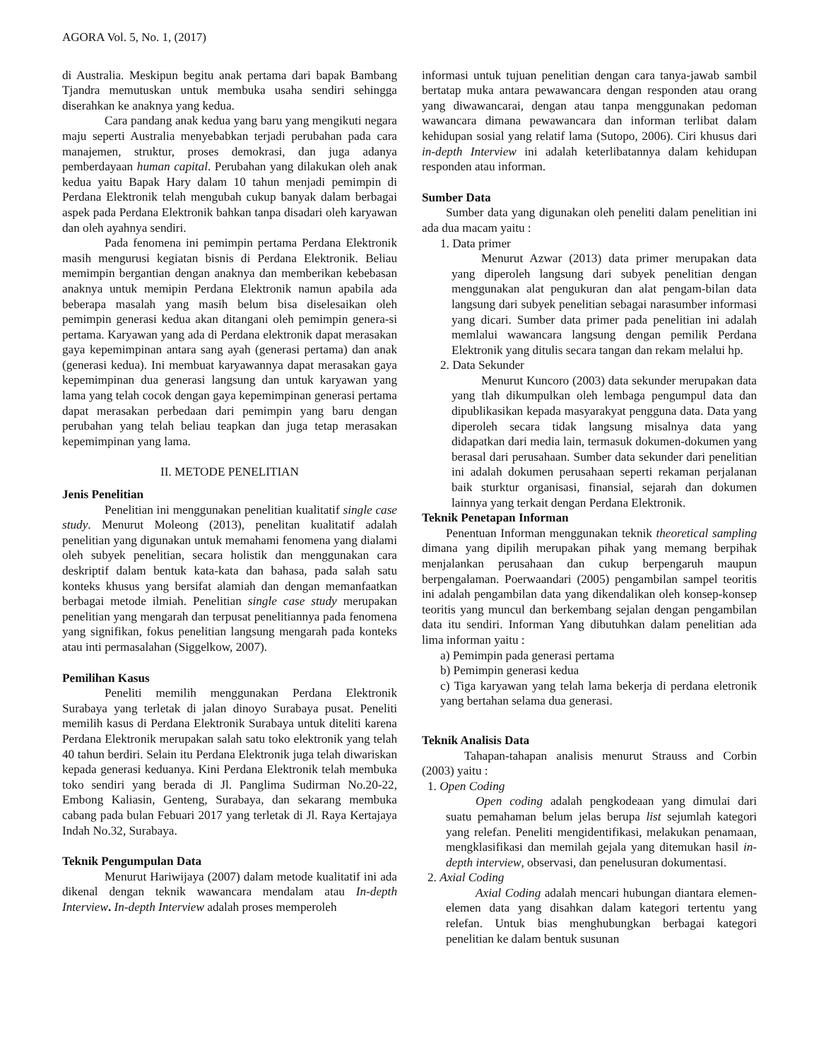AGORA Vol. 5, No. 1, (2017)
di Australia. Meskipun begitu anak pertama dari bapak Bambang Tjandra memutuskan untuk membuka usaha sendiri sehingga diserahkan ke anaknya yang kedua.
Cara pandang anak kedua yang baru yang mengikuti negara maju seperti Australia menyebabkan terjadi perubahan pada cara manajemen, struktur, proses demokrasi, dan juga adanya pemberdayaan human capital. Perubahan yang dilakukan oleh anak kedua yaitu Bapak Hary dalam 10 tahun menjadi pemimpin di Perdana Elektronik telah mengubah cukup banyak dalam berbagai aspek pada Perdana Elektronik bahkan tanpa disadari oleh karyawan dan oleh ayahnya sendiri.
Pada fenomena ini pemimpin pertama Perdana Elektronik masih mengurusi kegiatan bisnis di Perdana Elektronik. Beliau memimpin bergantian dengan anaknya dan memberikan kebebasan anaknya untuk memipin Perdana Elektronik namun apabila ada beberapa masalah yang masih belum bisa diselesaikan oleh pemimpin generasi kedua akan ditangani oleh pemimpin genera-si pertama. Karyawan yang ada di Perdana elektronik dapat merasakan gaya kepemimpinan antara sang ayah (generasi pertama) dan anak (generasi kedua). Ini membuat karyawannya dapat merasakan gaya kepemimpinan dua generasi langsung dan untuk karyawan yang lama yang telah cocok dengan gaya kepemimpinan generasi pertama dapat merasakan perbedaan dari pemimpin yang baru dengan perubahan yang telah beliau teapkan dan juga tetap merasakan kepemimpinan yang lama.
II. METODE PENELITIAN
Jenis Penelitian
Penelitian ini menggunakan penelitian kualitatif single case study. Menurut Moleong (2013), penelitan kualitatif adalah penelitian yang digunakan untuk memahami fenomena yang dialami oleh subyek penelitian, secara holistik dan menggunakan cara deskriptif dalam bentuk kata-kata dan bahasa, pada salah satu konteks khusus yang bersifat alamiah dan dengan memanfaatkan berbagai metode ilmiah. Penelitian single case study merupakan penelitian yang mengarah dan terpusat penelitiannya pada fenomena yang signifikan, fokus penelitian langsung mengarah pada konteks atau inti permasalahan (Siggelkow, 2007).
Pemilihan Kasus
Peneliti memilih menggunakan Perdana Elektronik Surabaya yang terletak di jalan dinoyo Surabaya pusat. Peneliti memilih kasus di Perdana Elektronik Surabaya untuk diteliti karena Perdana Elektronik merupakan salah satu toko elektronik yang telah 40 tahun berdiri. Selain itu Perdana Elektronik juga telah diwariskan kepada generasi keduanya. Kini Perdana Elektronik telah membuka toko sendiri yang berada di Jl. Panglima Sudirman No.20-22, Embong Kaliasin, Genteng, Surabaya, dan sekarang membuka cabang pada bulan Febuari 2017 yang terletak di Jl. Raya Kertajaya Indah No.32, Surabaya.
Teknik Pengumpulan Data
Menurut Hariwijaya (2007) dalam metode kualitatif ini ada dikenal dengan teknik wawancara mendalam atau In-depth Interview. In-depth Interview adalah proses memperoleh
informasi untuk tujuan penelitian dengan cara tanya-jawab sambil bertatap muka antara pewawancara dengan responden atau orang yang diwawancarai, dengan atau tanpa menggunakan pedoman wawancara dimana pewawancara dan informan terlibat dalam kehidupan sosial yang relatif lama (Sutopo, 2006). Ciri khusus dari in-depth Interview ini adalah keterlibatannya dalam kehidupan responden atau informan.
Sumber Data
Sumber data yang digunakan oleh peneliti dalam penelitian ini ada dua macam yaitu :
1. Data primer
Menurut Azwar (2013) data primer merupakan data yang diperoleh langsung dari subyek penelitian dengan menggunakan alat pengukuran dan alat pengam-bilan data langsung dari subyek penelitian sebagai narasumber informasi yang dicari. Sumber data primer pada penelitian ini adalah memlalui wawancara langsung dengan pemilik Perdana Elektronik yang ditulis secara tangan dan rekam melalui hp.
2. Data Sekunder
Menurut Kuncoro (2003) data sekunder merupakan data yang tlah dikumpulkan oleh lembaga pengumpul data dan dipublikasikan kepada masyarakyat pengguna data. Data yang diperoleh secara tidak langsung misalnya data yang didapatkan dari media lain, termasuk dokumen-dokumen yang berasal dari perusahaan. Sumber data sekunder dari penelitian ini adalah dokumen perusahaan seperti rekaman perjalanan baik sturktur organisasi, finansial, sejarah dan dokumen lainnya yang terkait dengan Perdana Elektronik.
Teknik Penetapan Informan
Penentuan Informan menggunakan teknik theoretical sampling dimana yang dipilih merupakan pihak yang memang berpihak menjalankan perusahaan dan cukup berpengaruh maupun berpengalaman. Poerwaandari (2005) pengambilan sampel teoritis ini adalah pengambilan data yang dikendalikan oleh konsep-konsep teoritis yang muncul dan berkembang sejalan dengan pengambilan data itu sendiri. Informan Yang dibutuhkan dalam penelitian ada lima informan yaitu :
a) Pemimpin pada generasi pertama
b) Pemimpin generasi kedua
c) Tiga karyawan yang telah lama bekerja di perdana eletronik yang bertahan selama dua generasi.
Teknik Analisis Data
Tahapan-tahapan analisis menurut Strauss and Corbin (2003) yaitu :
1. Open Coding
Open coding adalah pengkodeaan yang dimulai dari suatu pemahaman belum jelas berupa list sejumlah kategori yang relefan. Peneliti mengidentifikasi, melakukan penamaan, mengklasifikasi dan memilah gejala yang ditemukan hasil in-depth interview, observasi, dan penelusuran dokumentasi.
2. Axial Coding
Axial Coding adalah mencari hubungan diantara elemen-elemen data yang disahkan dalam kategori tertentu yang relefan. Untuk bias menghubungkan berbagai kategori penelitian ke dalam bentuk susunan